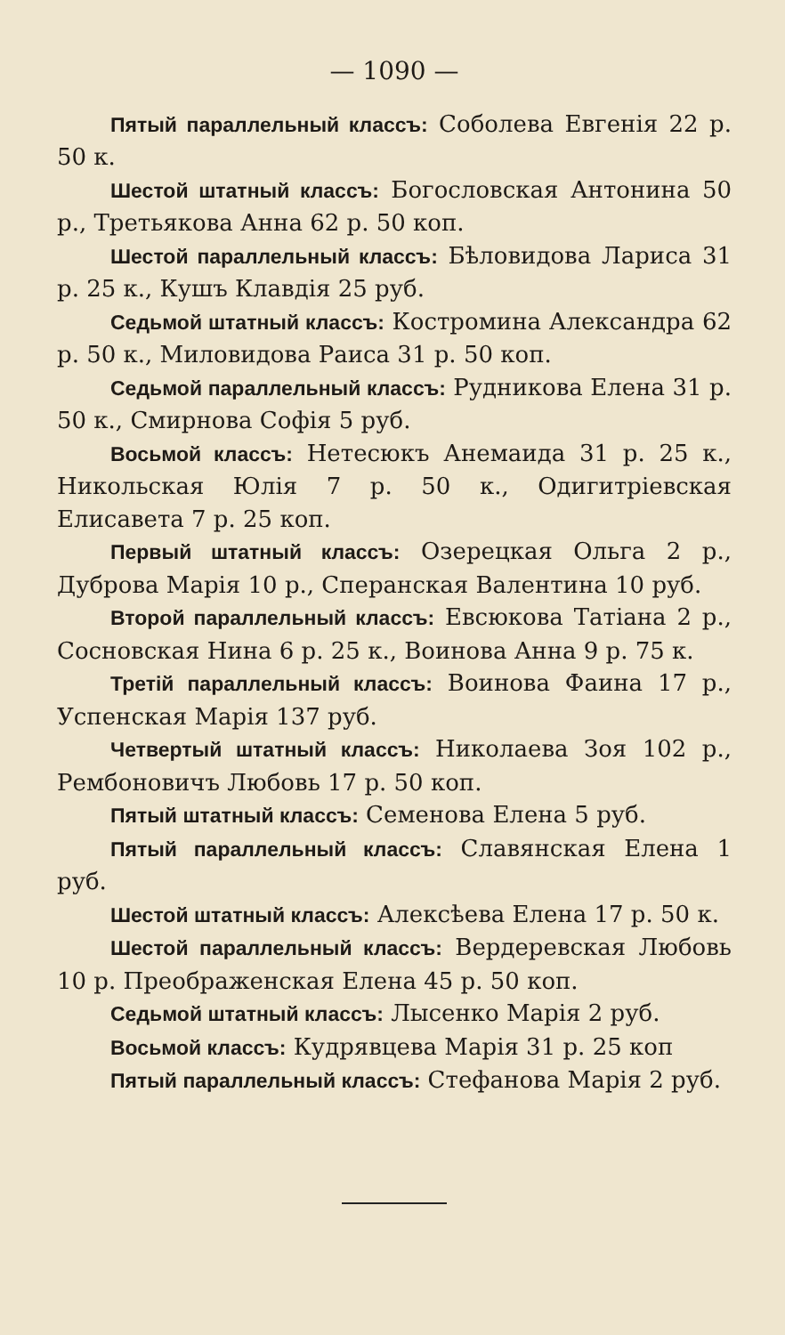— 1090 —
Пятый параллельный классъ: Соболева Евгенія 22 р. 50 к.
Шестой штатный классъ: Богословская Антонина 50 р., Третьякова Анна 62 р. 50 коп.
Шестой параллельный классъ: Бѣловидова Лариса 31 р. 25 к., Кушъ Клавдія 25 руб.
Седьмой штатный классъ: Костромина Александра 62 р. 50 к., Миловидова Раиса 31 р. 50 коп.
Седьмой параллельный классъ: Рудникова Елена 31 р. 50 к., Смирнова Софія 5 руб.
Восьмой классъ: Нетесюкъ Анемаида 31 р. 25 к., Никольская Юлія 7 р. 50 к., Одигитріевская Елисавета 7 р. 25 коп.
Первый штатный классъ: Озерецкая Ольга 2 р., Дуброва Марія 10 р., Сперанская Валентина 10 руб.
Второй параллельный классъ: Евсюкова Татіана 2 р., Сосновская Нина 6 р. 25 к., Воинова Анна 9 р. 75 к.
Третій параллельный классъ: Воинова Фаина 17 р., Успенская Марія 137 руб.
Четвертый штатный классъ: Николаева Зоя 102 р., Рембоновичъ Любовь 17 р. 50 коп.
Пятый штатный классъ: Семенова Елена 5 руб.
Пятый параллельный классъ: Славянская Елена 1 руб.
Шестой штатный классъ: Алексѣева Елена 17 р. 50 к.
Шестой параллельный классъ: Вердеревская Любовь 10 р. Преображенская Елена 45 р. 50 коп.
Седьмой штатный классъ: Лысенко Марія 2 руб.
Восьмой классъ: Кудрявцева Марія 31 р. 25 коп
Пятый параллельный классъ: Стефанова Марія 2 руб.